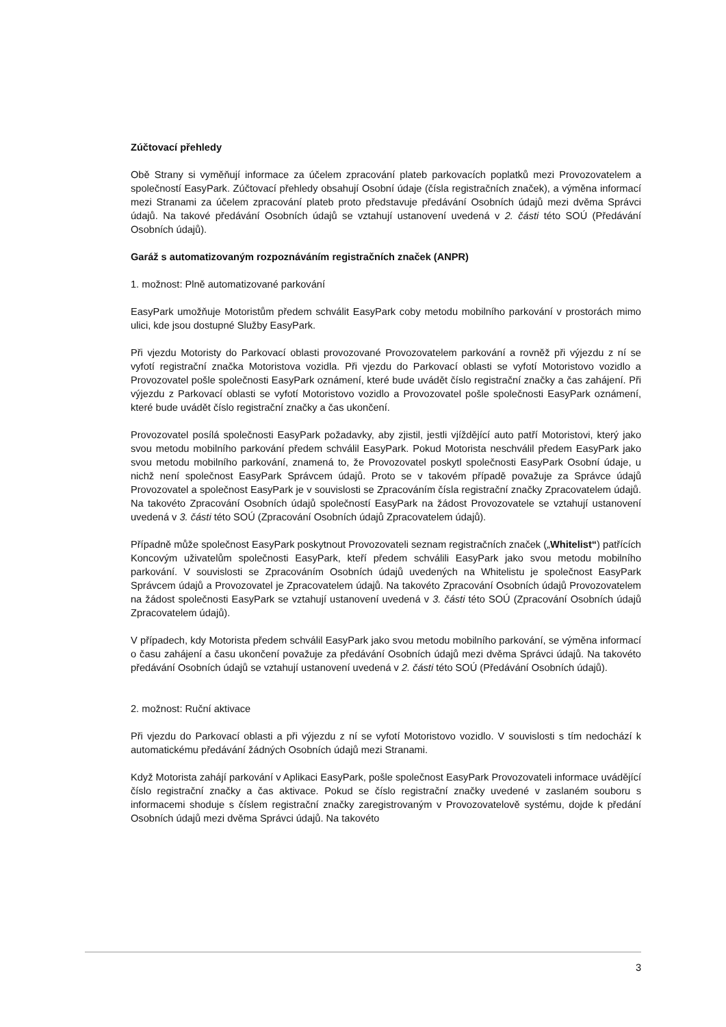Zúčtovací přehledy
Obě Strany si vyměňují informace za účelem zpracování plateb parkovacích poplatků mezi Provozovatelem a společností EasyPark. Zúčtovací přehledy obsahují Osobní údaje (čísla registračních značek), a výměna informací mezi Stranami za účelem zpracování plateb proto představuje předávání Osobních údajů mezi dvěma Správci údajů. Na takové předávání Osobních údajů se vztahují ustanovení uvedená v 2. části této SOÚ (Předávání Osobních údajů).
Garáž s automatizovaným rozpoznáváním registračních značek (ANPR)
1. možnost: Plně automatizované parkování
EasyPark umožňuje Motoristům předem schválit EasyPark coby metodu mobilního parkování v prostorách mimo ulici, kde jsou dostupné Služby EasyPark.
Při vjezdu Motoristy do Parkovací oblasti provozované Provozovatelem parkování a rovněž při výjezdu z ní se vyfotí registrační značka Motoristova vozidla. Při vjezdu do Parkovací oblasti se vyfotí Motoristovo vozidlo a Provozovatel pošle společnosti EasyPark oznámení, které bude uvádět číslo registrační značky a čas zahájení. Při výjezdu z Parkovací oblasti se vyfotí Motoristovo vozidlo a Provozovatel pošle společnosti EasyPark oznámení, které bude uvádět číslo registrační značky a čas ukončení.
Provozovatel posílá společnosti EasyPark požadavky, aby zjistil, jestli vjíždějící auto patří Motoristovi, který jako svou metodu mobilního parkování předem schválil EasyPark. Pokud Motorista neschválil předem EasyPark jako svou metodu mobilního parkování, znamená to, že Provozovatel poskytl společnosti EasyPark Osobní údaje, u nichž není společnost EasyPark Správcem údajů. Proto se v takovém případě považuje za Správce údajů Provozovatel a společnost EasyPark je v souvislosti se Zpracováním čísla registrační značky Zpracovatelem údajů. Na takovéto Zpracování Osobních údajů společností EasyPark na žádost Provozovatele se vztahují ustanovení uvedená v 3. části této SOÚ (Zpracování Osobních údajů Zpracovatelem údajů).
Případně může společnost EasyPark poskytnout Provozovateli seznam registračních značek („Whitelist“) patřících Koncovým uživatelům společnosti EasyPark, kteří předem schválili EasyPark jako svou metodu mobilního parkování. V souvislosti se Zpracováním Osobních údajů uvedených na Whitelistu je společnost EasyPark Správcem údajů a Provozovatel je Zpracovatelem údajů. Na takovéto Zpracování Osobních údajů Provozovatelem na žádost společnosti EasyPark se vztahují ustanovení uvedená v 3. části této SOÚ (Zpracování Osobních údajů Zpracovatelem údajů).
V případech, kdy Motorista předem schválil EasyPark jako svou metodu mobilního parkování, se výměna informací o času zahájení a času ukončení považuje za předávání Osobních údajů mezi dvěma Správci údajů. Na takovéto předávání Osobních údajů se vztahují ustanovení uvedená v 2. části této SOÚ (Předávání Osobních údajů).
2. možnost: Ruční aktivace
Při vjezdu do Parkovací oblasti a při výjezdu z ní se vyfotí Motoristovo vozidlo. V souvislosti s tím nedochází k automatickému předávání žádných Osobních údajů mezi Stranami.
Když Motorista zahájí parkování v Aplikaci EasyPark, pošle společnost EasyPark Provozovateli informace uvádějící číslo registrační značky a čas aktivace. Pokud se číslo registrační značky uvedené v zaslaném souboru s informacemi shoduje s číslem registrační značky zaregistrovaným v Provozovatelově systému, dojde k předání Osobních údajů mezi dvěma Správci údajů. Na takovéto
3